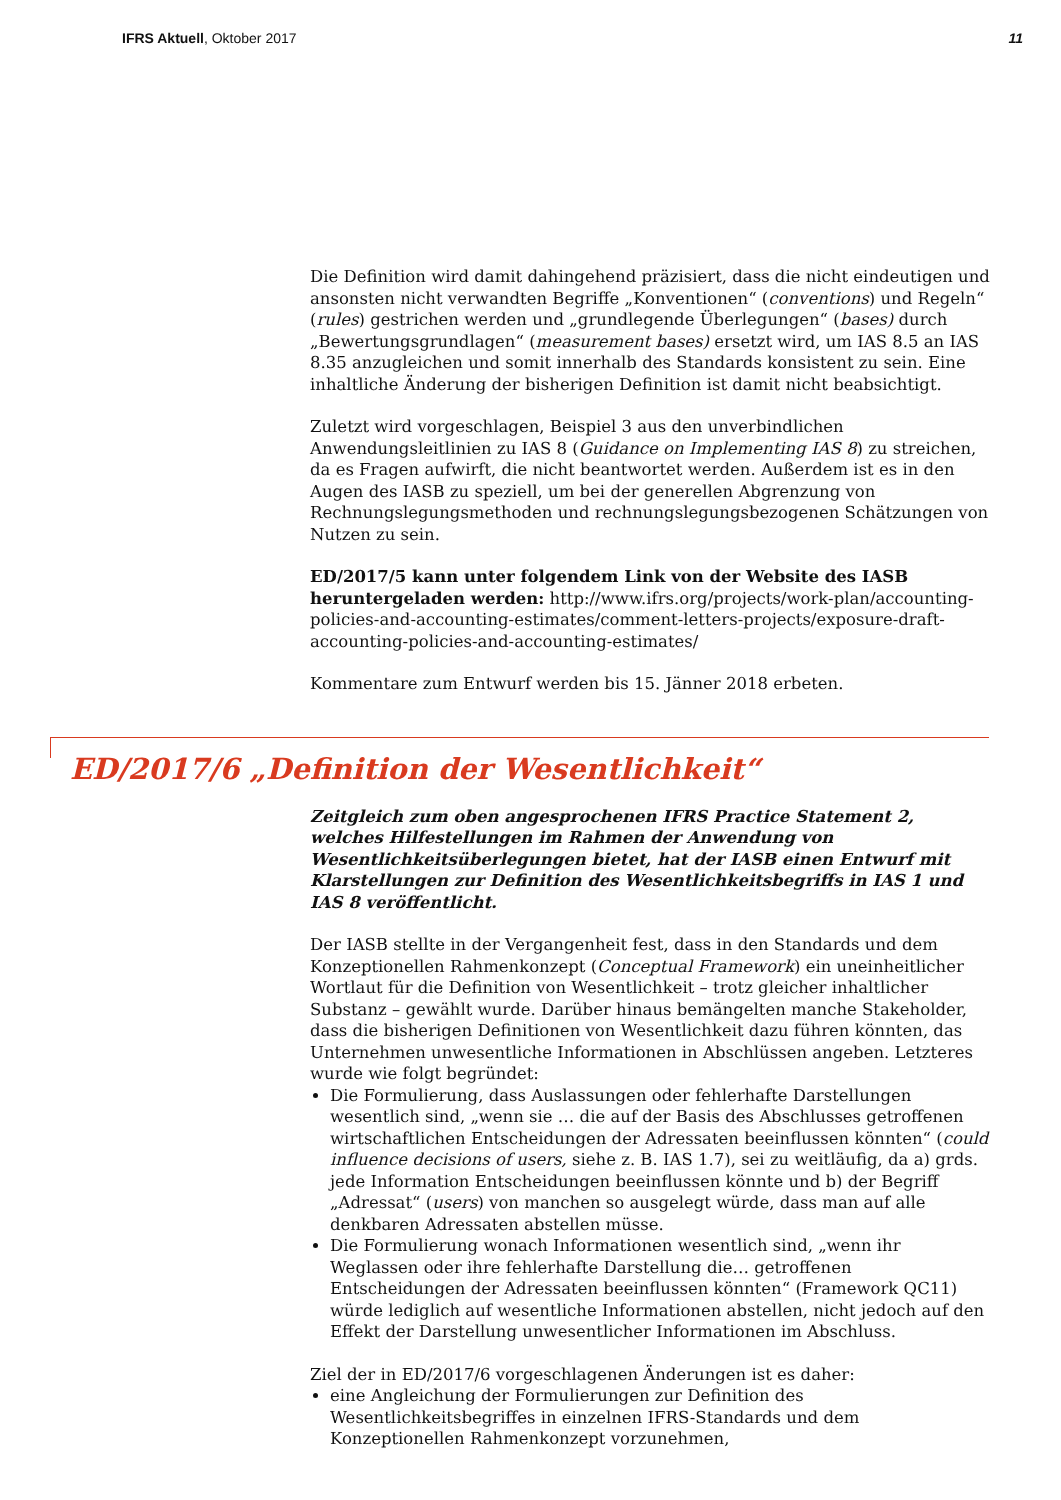IFRS Aktuell, Oktober 2017 11
Die Definition wird damit dahingehend präzisiert, dass die nicht eindeutigen und ansonsten nicht verwandten Begriffe „Konventionen“ (conventions) und Regeln“ (rules) gestrichen werden und „grundlegende Überlegungen“ (bases) durch „Bewertungsgrundlagen“ (measurement bases) ersetzt wird, um IAS 8.5 an IAS 8.35 anzugleichen und somit innerhalb des Standards konsistent zu sein. Eine inhaltliche Änderung der bisherigen Definition ist damit nicht beabsichtigt.
Zuletzt wird vorgeschlagen, Beispiel 3 aus den unverbindlichen Anwendungsleitlinien zu IAS 8 (Guidance on Implementing IAS 8) zu streichen, da es Fragen aufwirft, die nicht beantwortet werden. Außerdem ist es in den Augen des IASB zu speziell, um bei der generellen Abgrenzung von Rechnungslegungsmethoden und rechnungslegungsbezogenen Schätzungen von Nutzen zu sein.
ED/2017/5 kann unter folgendem Link von der Website des IASB heruntergeladen werden: http://www.ifrs.org/projects/work-plan/accounting-policies-and-accounting-estimates/comment-letters-projects/exposure-draft-accounting-policies-and-accounting-estimates/
Kommentare zum Entwurf werden bis 15. Jänner 2018 erbeten.
ED/2017/6 „Definition der Wesentlichkeit“
Zeitgleich zum oben angesprochenen IFRS Practice Statement 2, welches Hilfestellungen im Rahmen der Anwendung von Wesentlichkeitsüberlegungen bietet, hat der IASB einen Entwurf mit Klarstellungen zur Definition des Wesentlichkeitsbegriffs in IAS 1 und IAS 8 veröffentlicht.
Der IASB stellte in der Vergangenheit fest, dass in den Standards und dem Konzeptionellen Rahmenkonzept (Conceptual Framework) ein uneinheitlicher Wortlaut für die Definition von Wesentlichkeit – trotz gleicher inhaltlicher Substanz – gewählt wurde. Darüber hinaus bemängelten manche Stakeholder, dass die bisherigen Definitionen von Wesentlichkeit dazu führen könnten, das Unternehmen unwesentliche Informationen in Abschlüssen angeben. Letzteres wurde wie folgt begründet:
Die Formulierung, dass Auslassungen oder fehlerhafte Darstellungen wesentlich sind, „wenn sie … die auf der Basis des Abschlusses getroffenen wirtschaftlichen Entscheidungen der Adressaten beeinflussen könnten“ (could influence decisions of users, siehe z. B. IAS 1.7), sei zu weitläufig, da a) grds. jede Information Entscheidungen beeinflussen könnte und b) der Begriff „Adressat“ (users) von manchen so ausgelegt würde, dass man auf alle denkbaren Adressaten abstellen müsse.
Die Formulierung wonach Informationen wesentlich sind, „wenn ihr Weglassen oder ihre fehlerhafte Darstellung die… getroffenen Entscheidungen der Adressaten beeinflussen könnten“ (Framework QC11) würde lediglich auf wesentliche Informationen abstellen, nicht jedoch auf den Effekt der Darstellung unwesentlicher Informationen im Abschluss.
Ziel der in ED/2017/6 vorgeschlagenen Änderungen ist es daher:
eine Angleichung der Formulierungen zur Definition des Wesentlichkeitsbegriffes in einzelnen IFRS-Standards und dem Konzeptionellen Rahmenkonzept vorzunehmen,